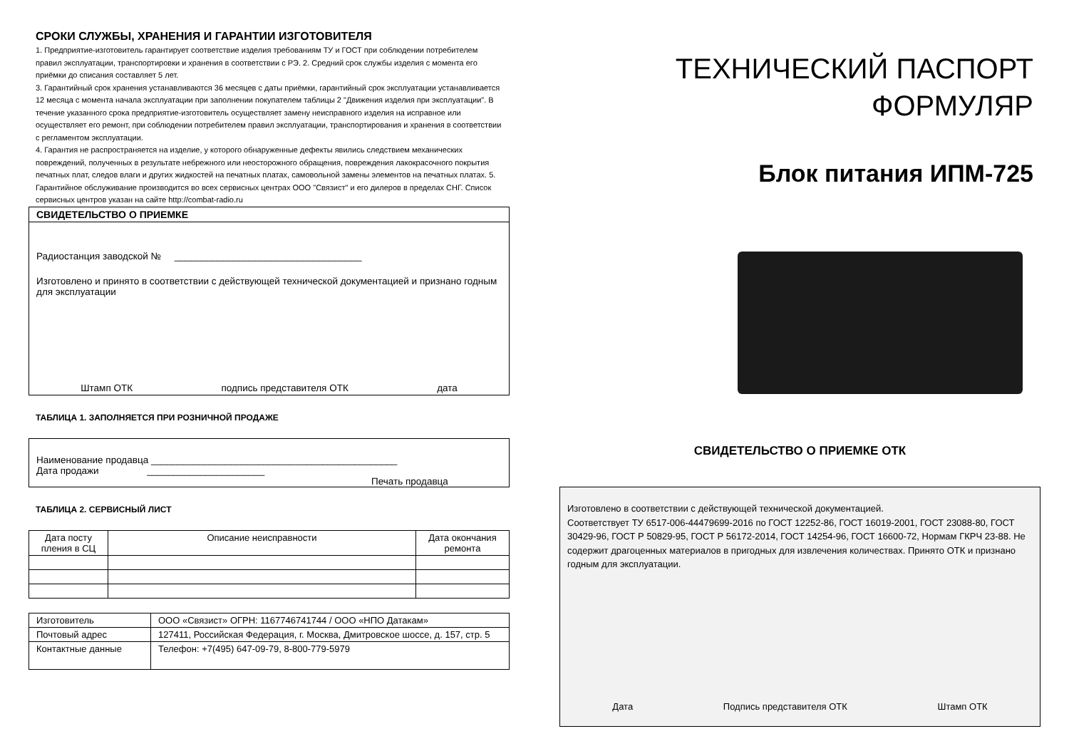СРОКИ СЛУЖБЫ, ХРАНЕНИЯ И ГАРАНТИИ ИЗГОТОВИТЕЛЯ
1. Предприятие-изготовитель гарантирует соответствие изделия требованиям ТУ и ГОСТ при соблюдении потребителем правил эксплуатации, транспортировки и хранения в соответствии с РЭ. 2. Средний срок службы изделия с момента его приёмки до списания составляет 5 лет.
3. Гарантийный срок хранения устанавливаются 36 месяцев с даты приёмки, гарантийный срок эксплуатации устанавливается 12 месяца с момента начала эксплуатации при заполнении покупателем таблицы 2 "Движения изделия при эксплуатации". В течение указанного срока предприятие-изготовитель осуществляет замену неисправного изделия на исправное или осуществляет его ремонт, при соблюдении потребителем правил эксплуатации, транспортирования и хранения в соответствии с регламентом эксплуатации.
4. Гарантия не распространяется на изделие, у которого обнаруженные дефекты явились следствием механических повреждений, полученных в результате небрежного или неосторожного обращения, повреждения лакокрасочного покрытия печатных плат, следов влаги и других жидкостей на печатных платах, самовольной замены элементов на печатных платах. 5. Гарантийное обслуживание производится во всех сервисных центрах ООО "Связист" и его дилеров в пределах СНГ. Список сервисных центров указан на сайте http://combat-radio.ru
СВИДЕТЕЛЬСТВО О ПРИЕМКЕ
Радиостанция заводской № ___________________________________
Изготовлено и принято в соответствии с действующей технической документацией и признано годным для эксплуатации
Штамп ОТК подпись представителя ОТК дата
ТАБЛИЦА 1. ЗАПОЛНЯЕТСЯ ПРИ РОЗНИЧНОЙ ПРОДАЖЕ
Наименование продавца ______________________________________________
Дата продажи ______________________
Печать продавца
ТАБЛИЦА 2. СЕРВИСНЫЙ ЛИСТ
| Дата посту пления в СЦ | Описание неисправности | Дата окончания ремонта |
| --- | --- | --- |
| Изготовитель | ООО «Связист» ОГРН: 1167746741744 / ООО «НПО Датакам» |
| Почтовый адрес | 127411, Российская Федерация, г. Москва, Дмитровское шоссе, д. 157, стр. 5 |
| Контактные данные | Телефон: +7(495) 647-09-79, 8-800-779-5979 |
ТЕХНИЧЕСКИЙ ПАСПОРТ
ФОРМУЛЯР
Блок питания ИПМ-725
СВИДЕТЕЛЬСТВО О ПРИЕМКЕ ОТК
Изготовлено в соответствии с действующей технической документацией.
Соответствует ТУ 6517-006-44479699-2016 по ГОСТ 12252-86, ГОСТ 16019-2001, ГОСТ 23088-80, ГОСТ 30429-96, ГОСТ Р 50829-95, ГОСТ Р 56172-2014, ГОСТ 14254-96, ГОСТ 16600-72, Нормам ГКРЧ 23-88. Не содержит драгоценных материалов в пригодных для извлечения количествах. Принято ОТК и признано годным для эксплуатации.
Дата Подпись представителя ОТК Штамп ОТК